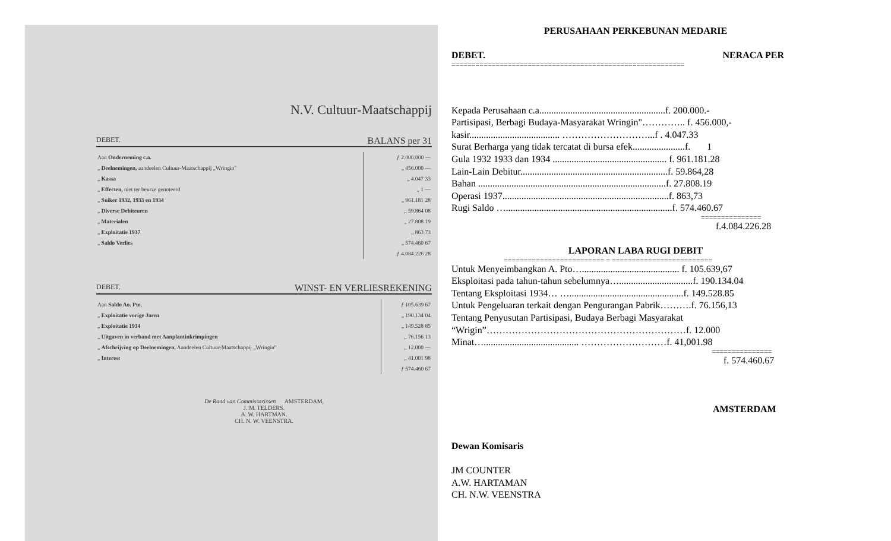N.V. Cultuur-Maatschappij
DEBET. BALANS per 31
| Aan Onderneming c.a. | ƒ 2.000.000 — |
| „ Deelnemingen, aandeelen Cultuur-Maatschappij „Wringin" | „ 456.000 — |
| „ Kassa | „ 4.047 33 |
| „ Effecten, niet ter beurze genoteerd | „ 1 — |
| „ Suiker 1932, 1933 en 1934 | „ 961.181 28 |
| „ Diverse Debiteuren | „ 59.864 08 |
| „ Materialen | „ 27.808 19 |
| „ Exploitatie 1937 | „ 863 73 |
| „ Saldo Verlies | „ 574.460 67 |
| | ƒ 4.084.226 28 |
DEBET. WINST- EN VERLIESREKENING
| Aan Saldo Ao. Pto. | ƒ 105.639 67 |
| „ Exploitatie vorige Jaren | „ 190.134 04 |
| „ Exploitatie 1934 | „ 149.528 85 |
| „ Uitgaven in verband met Aanplantinkrimpingen | „ 76.156 13 |
| „ Afschrijving op Deelnemingen, Aandeelen Cultuur-Maatschappij „Wringin" | „ 12.000 — |
| „ Interest | „ 41.001 98 |
| | ƒ 574.460 67 |
De Raad van Commissarissen AMSTERDAM,
J. M. TELDERS.
A. W. HARTMAN.
CH. N. W. VEENSTRA.
PERUSAHAAN PERKEBUNAN MEDARIE
DEBET. NERACA PER
==========================================================
Kepada Perusahaan c.a.....................................................f. 200.000.-
Partisipasi, Berbagi Budaya-Masyarakat Wringin"………….. f. 456.000,-
kasir...................................... ………………………...f . 4.047.33
Surat Berharga yang tidak tercatat di bursa efek......................f. 1
Gula 1932 1933 dan 1934 ................................................ f. 961.181.28
Lain-Lain Debitur..............................................................f. 59.864,28
Bahan ...............................................................................f. 27.808.19
Operasi 1937......................................................................f. 863,73
Rugi Saldo …......................................................................f. 574.460.67
===============
f.4.084.226.28
LAPORAN LABA RUGI DEBIT
========================= = =========================
Untuk Menyeimbangkan A. Pto…......................................... f. 105.639,67
Eksploitasi pada tahun-tahun sebelumnya…...............................f. 190.134.04
Tentang Eksploitasi 1934… …................................................f. 149.528.85
Untuk Pengeluaran terkait dengan Pengurangan Pabrik……….f. 76.156,13
Tentang Penyusutan Partisipasi, Budaya Berbagi Masyarakat
“Wrigin”………………………………………………………f. 12.000
Minat…........................................ ………………………f. 41,001.98
===============
f. 574.460.67
AMSTERDAM
Dewan Komisaris
JM COUNTER
A.W. HARTAMAN
CH. N.W. VEENSTRA